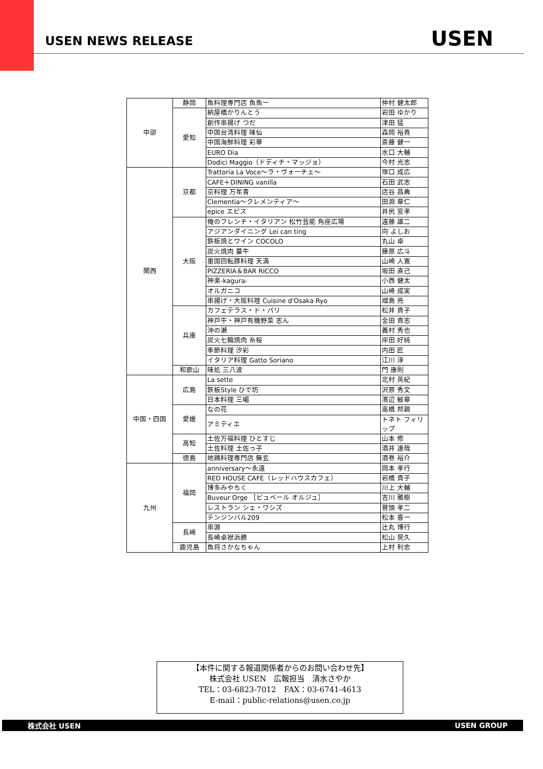USEN NEWS RELEASE USEN
| 中部 | 静岡 | 魚料理専門店 魚魚一 | 仲村 健太郎 |
| | 愛知 | 納屋橋かりんとう | 岩田 ゆかり |
| | | 創作串揚げ つだ | 津田 猛 |
| | | 中国台湾料理 味仙 | 森岡 裕貴 |
| | | 中国海鮮料理 彩華 | 斎藤 健一 |
| | | EURO Dia | 水口 大輔 |
| | | Dodici Maggio（ドディチ・マッジョ） | 今村 光志 |
| 関西 | 京都 | Trattoria La Voce～ラ・ヴォーチェ～ | 塚口 成広 |
| | | CAFE＋DINING vanilla | 石田 武志 |
| | | 京料理 万年青 | 店谷 昌典 |
| | | Clementia～クレメンティア～ | 田淵 章仁 |
| | | epice エピス | 井尻 宣孝 |
| | 大阪 | 俺のフレンチ・イタリアン 松竹芸能 角座広場 | 遠藤 雄二 |
| | | アジアンダイニング Lei can ting | 向 よしお |
| | | 鉄板焼とワイン COCOLO | 丸山 卓 |
| | | 炭火焼肉 蔓牛 | 藤原 広斗 |
| | | 墨国回転豚料理 天満 | 山崎 人寛 |
| | | PIZZERIA＆BAR RICCO | 坂田 直己 |
| | | 神楽-kagura- | 小西 健太 |
| | | オルガニコ | 山崎 成実 |
| | | 串揚げ・大阪料理 Cuisine d'Osaka Ryo | 畑島 亮 |
| | 兵庫 | カフェテラス・ド・パリ | 松井 貴子 |
| | | 神戸牛・神戸有機野菜 志ん | 金田 貴志 |
| | | 沖の瀬 | 義村 秀也 |
| | | 炭火七輪焼肉 糸桜 | 岸田 好純 |
| | | 季節料理 汐彩 | 内田 匠 |
| | | イタリア料理 Gatto Soriano | 江川 淳 |
| | 和歌山 | 味処 三八波 | 門 康則 |
| 中国・四国 | 広島 | La sette | 北村 英紀 |
| | | 鉄板Style ひで坊 | 沢原 秀文 |
| | | 日本料理 三嵋 | 濱辺 敏章 |
| | 愛媛 | なの花 | 高橋 邦親 |
| | | アミティエ | トネト フィリップ |
| | 高知 | 土佐万福料理 ひとすじ | 山本 修 |
| | | 土佐料理 土佐っ子 | 酒井 達哉 |
| | 徳島 | 地鶏料理専門店 無玄 | 酒巻 裕介 |
| 九州 | 福岡 | anniversary～永遠 | 岡本 孝行 |
| | | RED HOUSE CAFE（レッドハウスカフェ） | 岩橋 貴子 |
| | | 博多みやちく | 川上 大輔 |
| | | Buveur Orge ［ビュベール オルジュ］ | 吉川 雅樹 |
| | | レストラン シェ・ワシズ | 鷲頭 孝二 |
| | | テンジンバル209 | 松本 喜一 |
| | 長崎 | 串源 | 辻丸 博行 |
| | | 長崎卓袱浜勝 | 松山 晃久 |
| | 鹿児島 | 魚将さかなちゃん | 上村 利忠 |
【本件に関する報道関係者からのお問い合わせ先】
株式会社 USEN　広報担当　清水さやか
TEL：03-6823-7012　FAX：03-6741-4613
E-mail：public-relations@usen.co.jp
株式会社 USEN USEN GROUP